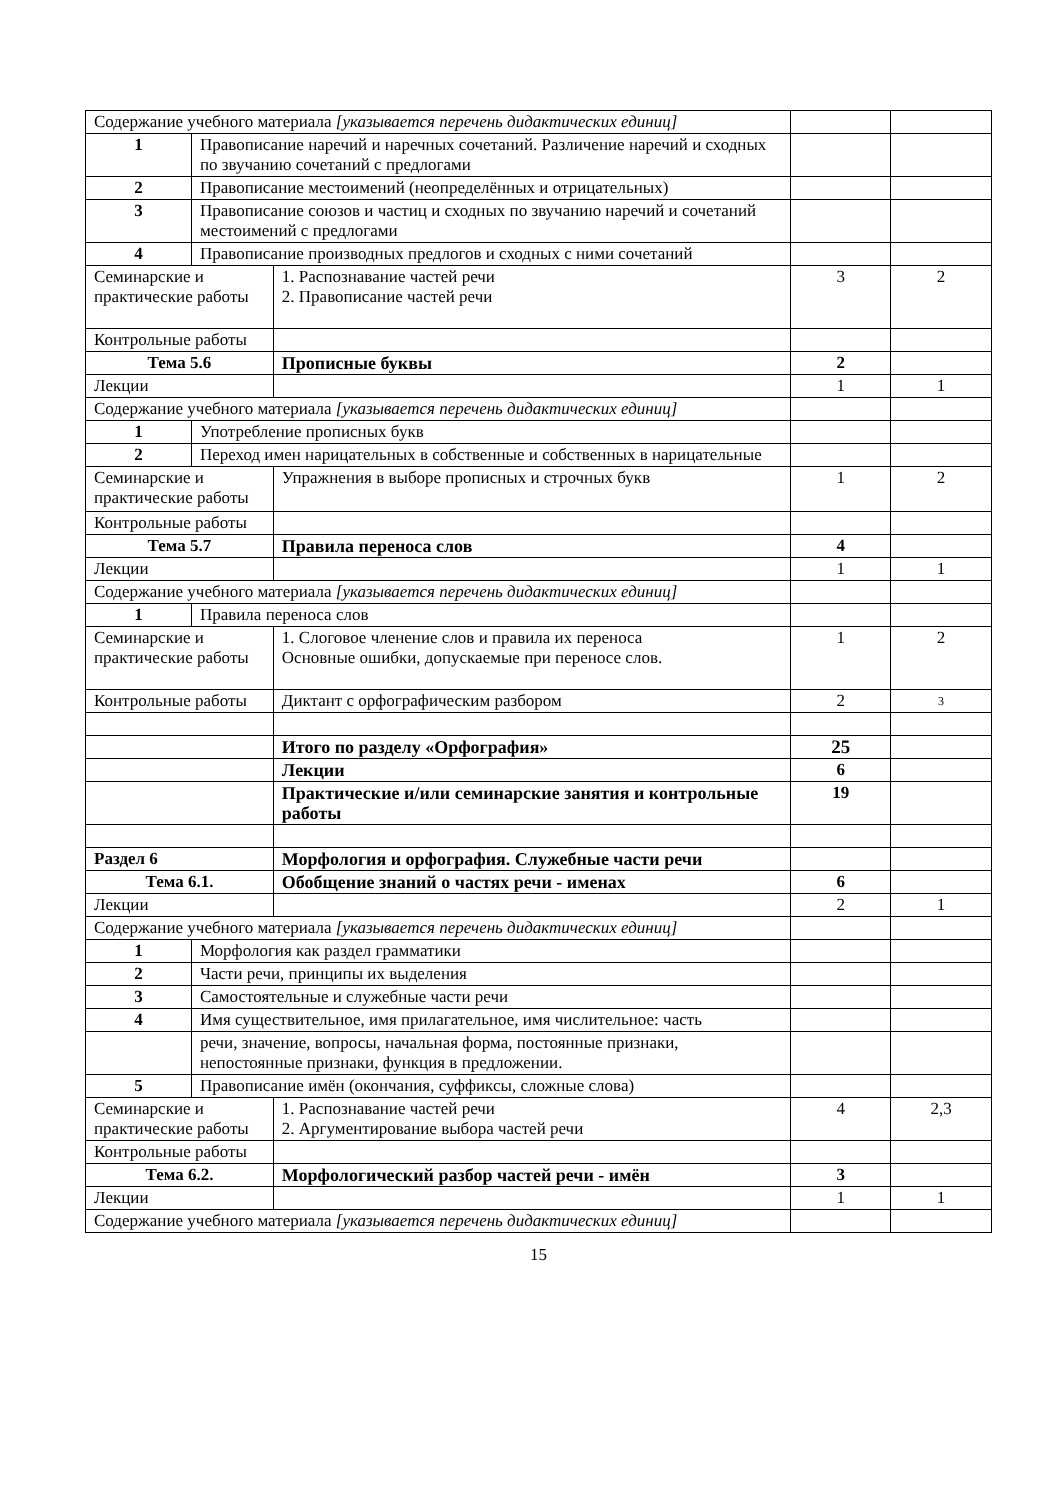| Содержание учебного материала [указывается перечень дидактических единиц] | | | | |
| 1 | Правописание наречий и наречных сочетаний. Различение наречий и сходных по звучанию сочетаний с предлогами | | | |
| 2 | Правописание местоимений (неопределённых и отрицательных) | | | |
| 3 | Правописание союзов и частиц и сходных по звучанию наречий и сочетаний местоимений с предлогами | | | |
| 4 | Правописание производных предлогов и сходных с ними сочетаний | | | |
| Семинарские и практические работы | | 1. Распознавание частей речи 2. Правописание частей речи | 3 | 2 |
| Контрольные работы | | | | |
| Тема 5.6 | | Прописные буквы | 2 | |
| Лекции | | | 1 | 1 |
| Содержание учебного материала [указывается перечень дидактических единиц] | | | | |
| 1 | Употребление прописных букв | | | |
| 2 | Переход имен нарицательных в собственные и собственных в нарицательные | | | |
| Семинарские и практические работы | | Упражнения в выборе прописных и строчных букв | 1 | 2 |
| Контрольные работы | | | | |
| Тема 5.7 | | Правила переноса слов | 4 | |
| Лекции | | | 1 | 1 |
| Содержание учебного материала [указывается перечень дидактических единиц] | | | | |
| 1 | Правила переноса слов | | | |
| Семинарские и практические работы | | 1. Слоговое членение слов и правила их переноса Основные ошибки, допускаемые при переносе слов. | 1 | 2 |
| Контрольные работы | | Диктант с орфографическим разбором | 2 | 3 |
| | | Итого по разделу «Орфография» | 25 | |
| | | Лекции | 6 | |
| | | Практические и/или семинарские занятия и контрольные работы | 19 | |
| Раздел 6 | | Морфология и орфография. Служебные части речи | | |
| Тема 6.1. | | Обобщение знаний о частях речи - именах | 6 | |
| Лекции | | | 2 | 1 |
| Содержание учебного материала [указывается перечень дидактических единиц] | | | | |
| 1 | Морфология как раздел грамматики | | | |
| 2 | Части речи, принципы их выделения | | | |
| 3 | Самостоятельные и служебные части речи | | | |
| 4 | Имя существительное, имя прилагательное, имя числительное: часть | | | |
| | речи, значение, вопросы, начальная форма, постоянные признаки, непостоянные признаки, функция в предложении. | | | |
| 5 | Правописание имён (окончания, суффиксы, сложные слова) | | | |
| Семинарские и практические работы | | 1. Распознавание частей речи 2. Аргументирование выбора частей речи | 4 | 2,3 |
| Контрольные работы | | | | |
| Тема 6.2. | | Морфологический разбор частей речи - имён | 3 | |
| Лекции | | | 1 | 1 |
| Содержание учебного материала [указывается перечень дидактических единиц] | | | | |
15